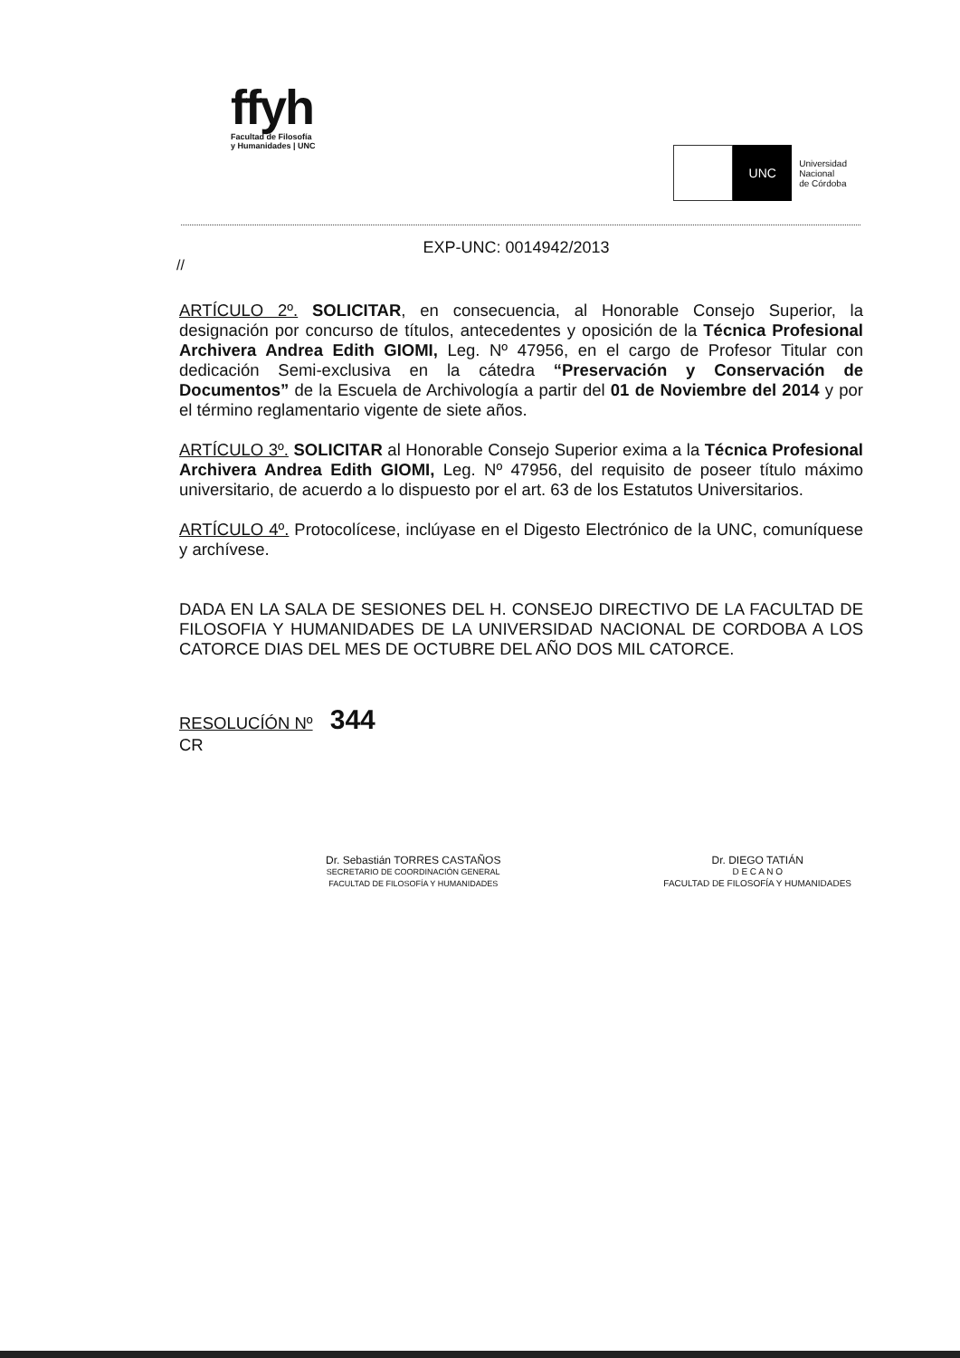ffyh
Facultad de Filosofía
y Humanidades | UNC
UNC
Universidad
Nacional
de Córdoba
EXP-UNC: 0014942/2013
//
ARTÍCULO 2º. SOLICITAR, en consecuencia, al Honorable Consejo Superior, la designación por concurso de títulos, antecedentes y oposición de la Técnica Profesional Archivera Andrea Edith GIOMI, Leg. Nº 47956, en el cargo de Profesor Titular con dedicación Semi-exclusiva en la cátedra “Preservación y Conservación de Documentos” de la Escuela de Archivología a partir del 01 de Noviembre del 2014 y por el término reglamentario vigente de siete años.
ARTÍCULO 3º. SOLICITAR al Honorable Consejo Superior exima a la Técnica Profesional Archivera Andrea Edith GIOMI, Leg. Nº 47956, del requisito de poseer título máximo universitario, de acuerdo a lo dispuesto por el art. 63 de los Estatutos Universitarios.
ARTÍCULO 4º. Protocolícese, inclúyase en el Digesto Electrónico de la UNC, comuníquese y archívese.
DADA EN LA SALA DE SESIONES DEL H. CONSEJO DIRECTIVO DE LA FACULTAD DE FILOSOFIA Y HUMANIDADES DE LA UNIVERSIDAD NACIONAL DE CORDOBA A LOS CATORCE DIAS DEL MES DE OCTUBRE DEL AÑO DOS MIL CATORCE.
RESOLUCÍÓN Nº 344
CR
Dr. Sebastián TORRES CASTAÑOS
SECRETARIO DE COORDINACIÓN GENERAL
FACULTAD DE FILOSOFÍA Y HUMANIDADES
Dr. DIEGO TATIÁN
D E C A N O
FACULTAD DE FILOSOFÍA Y HUMANIDADES